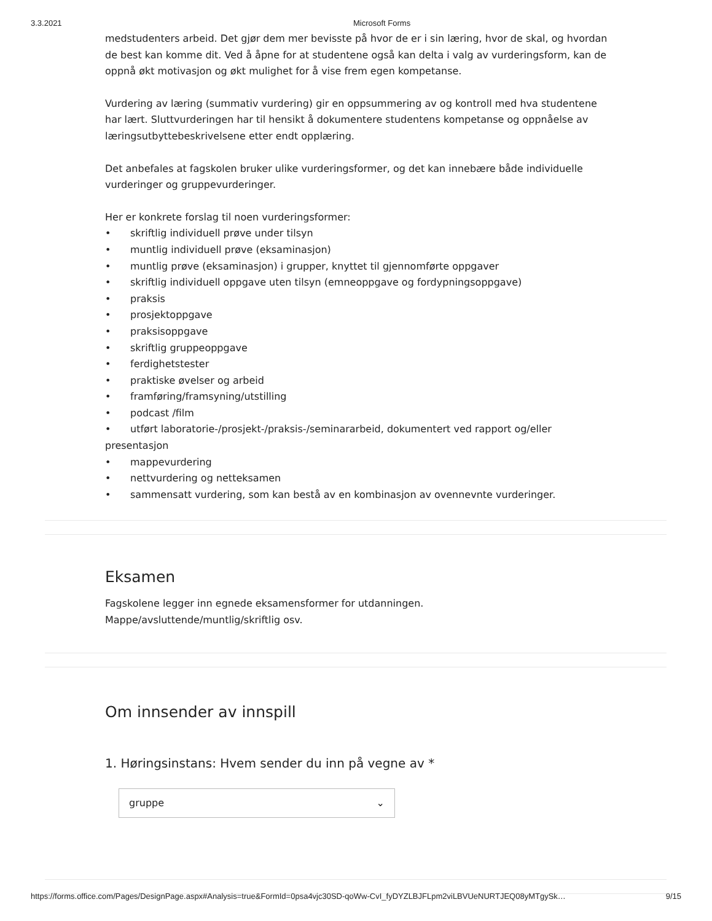3.3.2021 Microsoft Forms
medstudenters arbeid. Det gjør dem mer bevisste på hvor de er i sin læring, hvor de skal, og hvordan de best kan komme dit. Ved å åpne for at studentene også kan delta i valg av vurderingsform, kan de oppnå økt motivasjon og økt mulighet for å vise frem egen kompetanse.
Vurdering av læring (summativ vurdering) gir en oppsummering av og kontroll med hva studentene har lært. Sluttvurderingen har til hensikt å dokumentere studentens kompetanse og oppnåelse av læringsutbyttebeskrivelsene etter endt opplæring.
Det anbefales at fagskolen bruker ulike vurderingsformer, og det kan innebære både individuelle vurderinger og gruppevurderinger.
Her er konkrete forslag til noen vurderingsformer:
• skriftlig individuell prøve under tilsyn
• muntlig individuell prøve (eksaminasjon)
• muntlig prøve (eksaminasjon) i grupper, knyttet til gjennomførte oppgaver
• skriftlig individuell oppgave uten tilsyn (emneoppgave og fordypningsoppgave)
• praksis
• prosjektoppgave
• praksisoppgave
• skriftlig gruppeoppgave
• ferdighetstester
• praktiske øvelser og arbeid
• framføring/framsyning/utstilling
• podcast /film
• utført laboratorie-/prosjekt-/praksis-/seminararbeid, dokumentert ved rapport og/eller presentasjon
• mappevurdering
• nettvurdering og netteksamen
• sammensatt vurdering, som kan bestå av en kombinasjon av ovennevnte vurderinger.
Eksamen
Fagskolene legger inn egnede eksamensformer for utdanningen.
Mappe/avsluttende/muntlig/skriftlig osv.
Om innsender av innspill
1. Høringsinstans: Hvem sender du inn på vegne av *
gruppe ⌄
https://forms.office.com/Pages/DesignPage.aspx#Analysis=true&FormId=0psa4vjc30SD-qoWw-CvI_fyDYZLBJFLpm2viLBVUeNURTJEQ08yMTgySk… 9/15